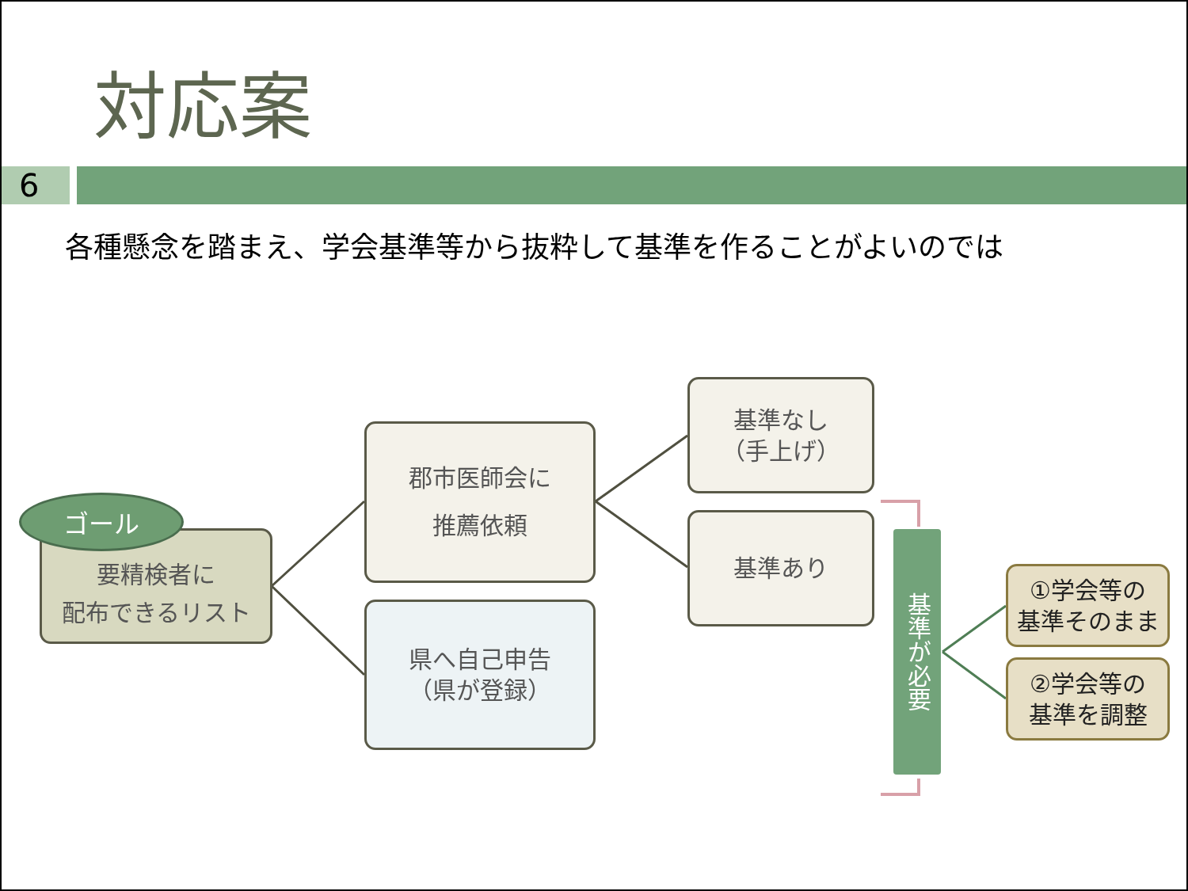対応案
6
各種懸念を踏まえ、学会基準等から抜粋して基準を作ることがよいのでは
要精検者に
配布できるリスト
ゴール
郡市医師会に
推薦依頼
県へ自己申告
（県が登録）
基準なし
（手上げ）
基準あり
基準が必要
①学会等の
基準そのまま
②学会等の
基準を調整